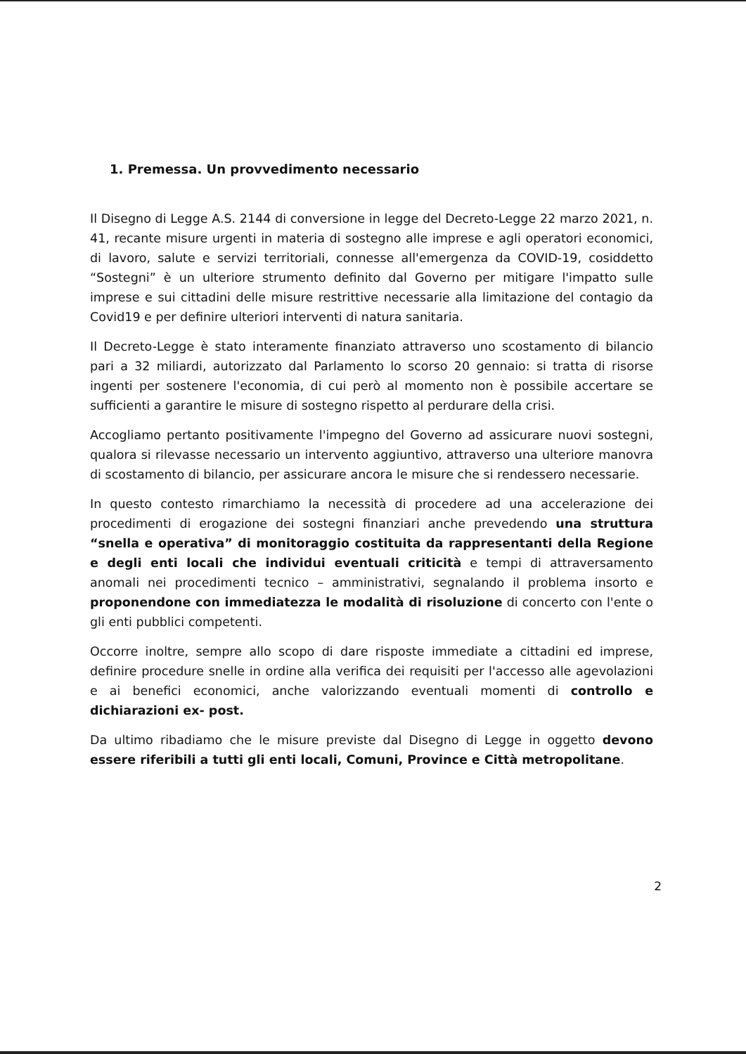1. Premessa. Un provvedimento necessario
Il Disegno di Legge A.S. 2144 di conversione in legge del Decreto-Legge 22 marzo 2021, n. 41, recante misure urgenti in materia di sostegno alle imprese e agli operatori economici, di lavoro, salute e servizi territoriali, connesse all'emergenza da COVID-19, cosiddetto “Sostegni” è un ulteriore strumento definito dal Governo per mitigare l'impatto sulle imprese e sui cittadini delle misure restrittive necessarie alla limitazione del contagio da Covid19 e per definire ulteriori interventi di natura sanitaria.
Il Decreto-Legge è stato interamente finanziato attraverso uno scostamento di bilancio pari a 32 miliardi, autorizzato dal Parlamento lo scorso 20 gennaio: si tratta di risorse ingenti per sostenere l'economia, di cui però al momento non è possibile accertare se sufficienti a garantire le misure di sostegno rispetto al perdurare della crisi.
Accogliamo pertanto positivamente l'impegno del Governo ad assicurare nuovi sostegni, qualora si rilevasse necessario un intervento aggiuntivo, attraverso una ulteriore manovra di scostamento di bilancio, per assicurare ancora le misure che si rendessero necessarie.
In questo contesto rimarchiamo la necessità di procedere ad una accelerazione dei procedimenti di erogazione dei sostegni finanziari anche prevedendo una struttura “snella e operativa” di monitoraggio costituita da rappresentanti della Regione e degli enti locali che individui eventuali criticità e tempi di attraversamento anomali nei procedimenti tecnico – amministrativi, segnalando il problema insorto e proponendone con immediatezza le modalità di risoluzione di concerto con l'ente o gli enti pubblici competenti.
Occorre inoltre, sempre allo scopo di dare risposte immediate a cittadini ed imprese, definire procedure snelle in ordine alla verifica dei requisiti per l'accesso alle agevolazioni e ai benefici economici, anche valorizzando eventuali momenti di controllo e dichiarazioni ex- post.
Da ultimo ribadiamo che le misure previste dal Disegno di Legge in oggetto devono essere riferibili a tutti gli enti locali, Comuni, Province e Città metropolitane.
2